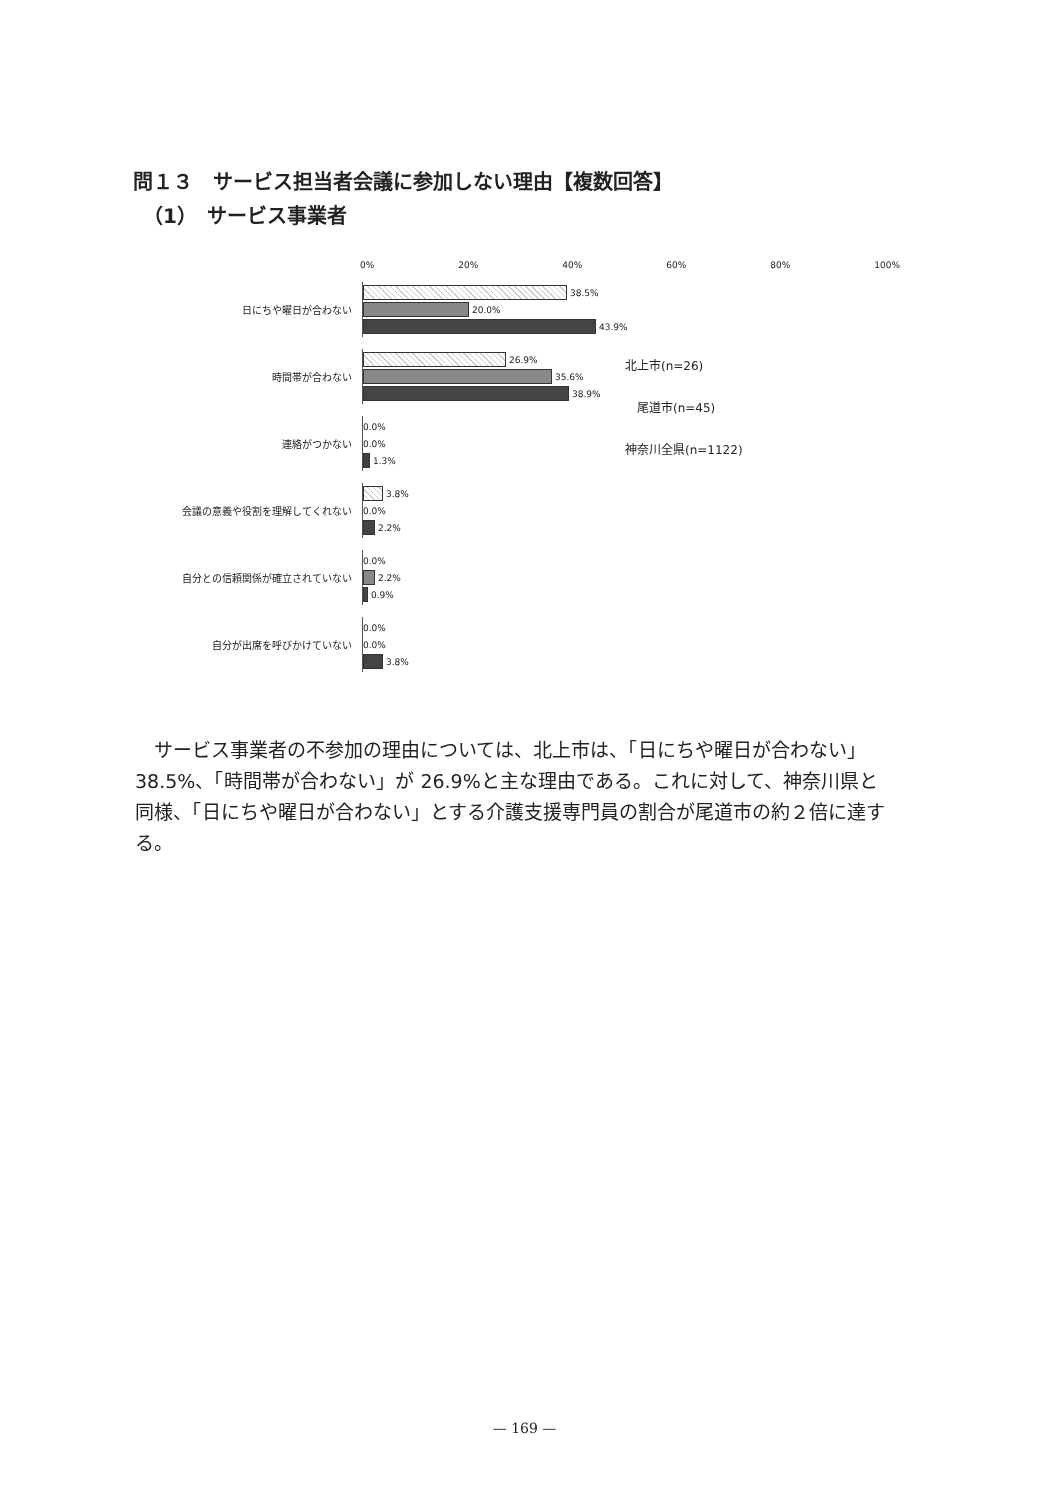問１３　サービス担当者会議に参加しない理由【複数回答】
　（1）　サービス事業者
0% 20% 40% 60% 80% 100%
日にちや曜日が合わない
38.5%
20.0%
43.9%
時間帯が合わない
26.9%
35.6%
38.9%
連絡がつかない
0.0%
0.0%
1.3%
会議の意義や役割を理解してくれない
3.8%
0.0%
2.2%
自分との信頼関係が確立されていない
0.0%
2.2%
0.9%
自分が出席を呼びかけていない
0.0%
0.0%
3.8%
北上市(n=26)
　尾道市(n=45)
神奈川全県(n=1122)
サービス事業者の不参加の理由については、北上市は、「日にちや曜日が合わない」38.5%、「時間帯が合わない」が 26.9%と主な理由である。これに対して、神奈川県と同様、「日にちや曜日が合わない」とする介護支援専門員の割合が尾道市の約２倍に達する。
— 169 —